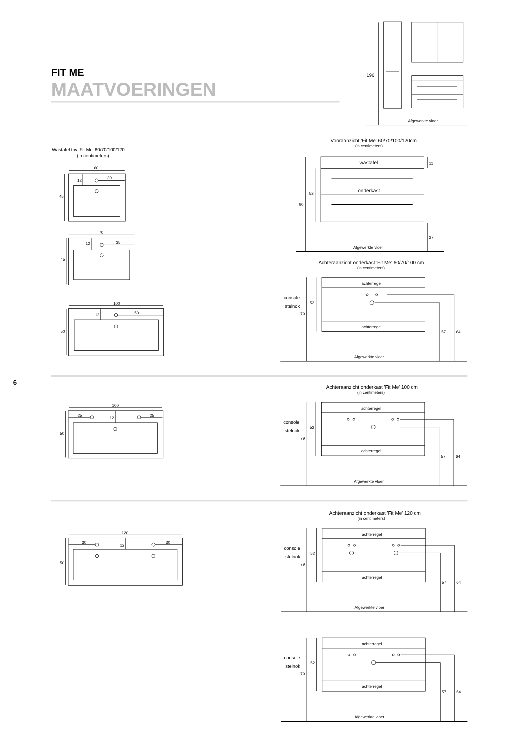FIT ME
MAATVOERINGEN
196
Afgewerkte vloer
Wastafel tbv 'Fit Me' 60/70/100/120
(in centimeters)
60
45
12
30
70
45
12
35
100
50
12
50
Vooraanzicht 'Fit Me' 60/70/100/120cm
(in centimeters)
wastafel
onderkast
90
52
11
27
Afgewerkte vloer
Achteraanzicht onderkast 'Fit Me' 60/70/100 cm
(in centimeters)
achterregel
achterregel
console
stelnok
52
79
57
64
Afgewerkte vloer
6
100
50
25
12
25
Achteraanzicht onderkast 'Fit Me' 100 cm
(in centimeters)
achterregel
achterregel
console
stelnok
52
79
57
64
Afgewerkte vloer
Achteraanzicht onderkast 'Fit Me' 120 cm
(in centimeters)
120
50
30
12
30
achterregel
achterregel
console
stelnok
52
79
57
64
Afgewerkte vloer
achterregel
achterregel
console
stelnok
52
79
57
64
Afgewerkte vloer